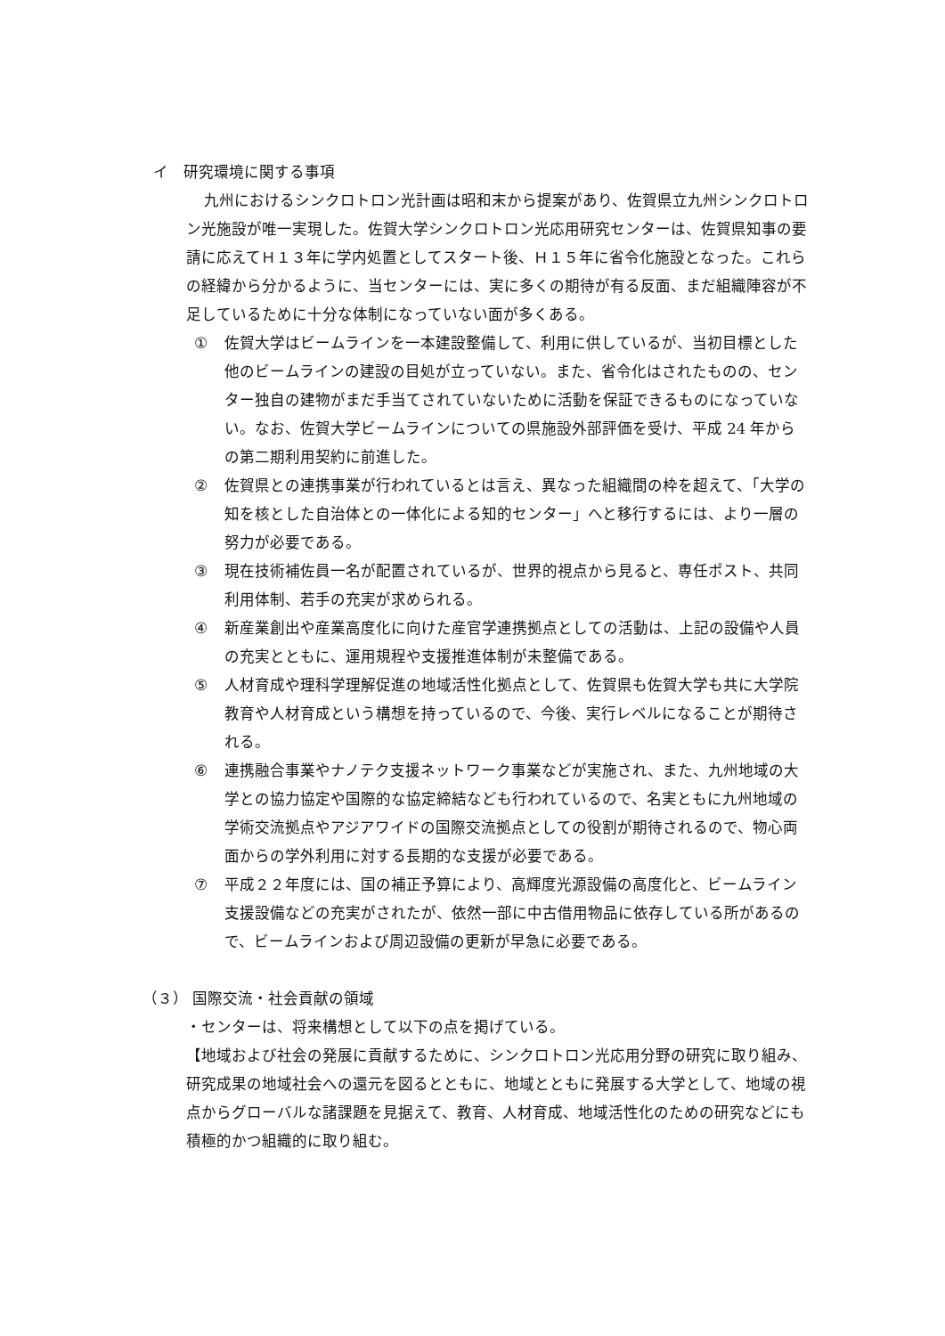イ　研究環境に関する事項
九州におけるシンクロトロン光計画は昭和末から提案があり、佐賀県立九州シンクロトロン光施設が唯一実現した。佐賀大学シンクロトロン光応用研究センターは、佐賀県知事の要請に応えてＨ１３年に学内処置としてスタート後、Ｈ１５年に省令化施設となった。これらの経緯から分かるように、当センターには、実に多くの期待が有る反面、まだ組織陣容が不足しているために十分な体制になっていない面が多くある。
① 佐賀大学はビームラインを一本建設整備して、利用に供しているが、当初目標とした他のビームラインの建設の目処が立っていない。また、省令化はされたものの、センター独自の建物がまだ手当てされていないために活動を保証できるものになっていない。なお、佐賀大学ビームラインについての県施設外部評価を受け、平成 24 年からの第二期利用契約に前進した。
② 佐賀県との連携事業が行われているとは言え、異なった組織間の枠を超えて、「大学の知を核とした自治体との一体化による知的センター」へと移行するには、より一層の努力が必要である。
③ 現在技術補佐員一名が配置されているが、世界的視点から見ると、専任ポスト、共同利用体制、若手の充実が求められる。
④ 新産業創出や産業高度化に向けた産官学連携拠点としての活動は、上記の設備や人員の充実とともに、運用規程や支援推進体制が未整備である。
⑤ 人材育成や理科学理解促進の地域活性化拠点として、佐賀県も佐賀大学も共に大学院教育や人材育成という構想を持っているので、今後、実行レベルになることが期待される。
⑥ 連携融合事業やナノテク支援ネットワーク事業などが実施され、また、九州地域の大学との協力協定や国際的な協定締結なども行われているので、名実ともに九州地域の学術交流拠点やアジアワイドの国際交流拠点としての役割が期待されるので、物心両面からの学外利用に対する長期的な支援が必要である。
⑦ 平成２２年度には、国の補正予算により、高輝度光源設備の高度化と、ビームライン支援設備などの充実がされたが、依然一部に中古借用物品に依存している所があるので、ビームラインおよび周辺設備の更新が早急に必要である。
（３） 国際交流・社会貢献の領域
・センターは、将来構想として以下の点を掲げている。
【地域および社会の発展に貢献するために、シンクロトロン光応用分野の研究に取り組み、研究成果の地域社会への還元を図るとともに、地域とともに発展する大学として、地域の視点からグローバルな諸課題を見据えて、教育、人材育成、地域活性化のための研究などにも積極的かつ組織的に取り組む。